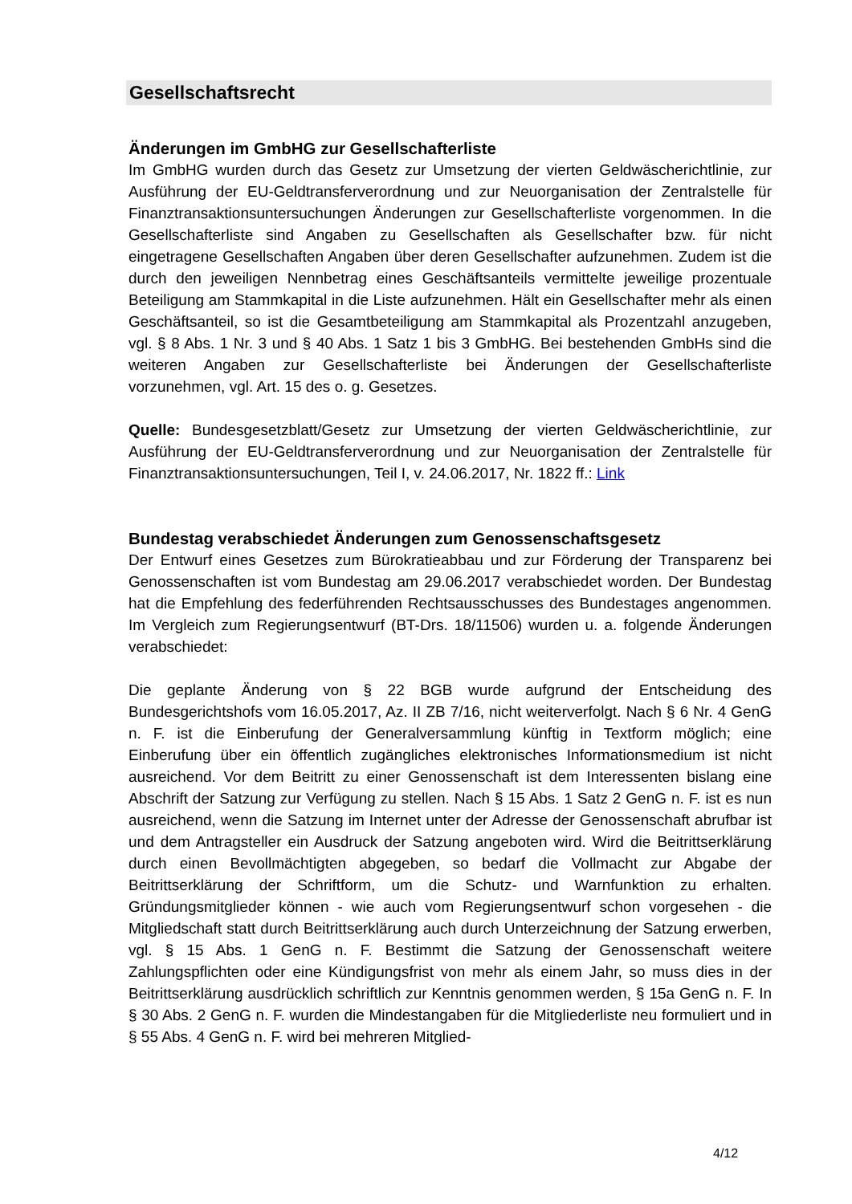Gesellschaftsrecht
Änderungen im GmbHG zur Gesellschafterliste
Im GmbHG wurden durch das Gesetz zur Umsetzung der vierten Geldwäscherichtlinie, zur Ausführung der EU-Geldtransferverordnung und zur Neuorganisation der Zentralstelle für Finanztransaktionsuntersuchungen Änderungen zur Gesellschafterliste vorgenommen. In die Gesellschafterliste sind Angaben zu Gesellschaften als Gesellschafter bzw. für nicht eingetragene Gesellschaften Angaben über deren Gesellschafter aufzunehmen. Zudem ist die durch den jeweiligen Nennbetrag eines Geschäftsanteils vermittelte jeweilige prozentuale Beteiligung am Stammkapital in die Liste aufzunehmen. Hält ein Gesellschafter mehr als einen Geschäftsanteil, so ist die Gesamtbeteiligung am Stammkapital als Prozentzahl anzugeben, vgl. § 8 Abs. 1 Nr. 3 und § 40 Abs. 1 Satz 1 bis 3 GmbHG. Bei bestehenden GmbHs sind die weiteren Angaben zur Gesellschafterliste bei Änderungen der Gesellschafterliste vorzunehmen, vgl. Art. 15 des o. g. Gesetzes.
Quelle: Bundesgesetzblatt/Gesetz zur Umsetzung der vierten Geldwäscherichtlinie, zur Ausführung der EU-Geldtransferverordnung und zur Neuorganisation der Zentralstelle für Finanztransaktionsuntersuchungen, Teil I, v. 24.06.2017, Nr. 1822 ff.: Link
Bundestag verabschiedet Änderungen zum Genossenschaftsgesetz
Der Entwurf eines Gesetzes zum Bürokratieabbau und zur Förderung der Transparenz bei Genossenschaften ist vom Bundestag am 29.06.2017 verabschiedet worden. Der Bundestag hat die Empfehlung des federführenden Rechtsausschusses des Bundestages angenommen. Im Vergleich zum Regierungsentwurf (BT-Drs. 18/11506) wurden u. a. folgende Änderungen verabschiedet:
Die geplante Änderung von § 22 BGB wurde aufgrund der Entscheidung des Bundesgerichtshofs vom 16.05.2017, Az. II ZB 7/16, nicht weiterverfolgt. Nach § 6 Nr. 4 GenG n. F. ist die Einberufung der Generalversammlung künftig in Textform möglich; eine Einberufung über ein öffentlich zugängliches elektronisches Informationsmedium ist nicht ausreichend. Vor dem Beitritt zu einer Genossenschaft ist dem Interessenten bislang eine Abschrift der Satzung zur Verfügung zu stellen. Nach § 15 Abs. 1 Satz 2 GenG n. F. ist es nun ausreichend, wenn die Satzung im Internet unter der Adresse der Genossenschaft abrufbar ist und dem Antragsteller ein Ausdruck der Satzung angeboten wird. Wird die Beitrittserklärung durch einen Bevollmächtigten abgegeben, so bedarf die Vollmacht zur Abgabe der Beitrittserklärung der Schriftform, um die Schutz- und Warnfunktion zu erhalten. Gründungsmitglieder können - wie auch vom Regierungsentwurf schon vorgesehen - die Mitgliedschaft statt durch Beitrittserklärung auch durch Unterzeichnung der Satzung erwerben, vgl. § 15 Abs. 1 GenG n. F. Bestimmt die Satzung der Genossenschaft weitere Zahlungspflichten oder eine Kündigungsfrist von mehr als einem Jahr, so muss dies in der Beitrittserklärung ausdrücklich schriftlich zur Kenntnis genommen werden, § 15a GenG n. F. In § 30 Abs. 2 GenG n. F. wurden die Mindestangaben für die Mitgliederliste neu formuliert und in § 55 Abs. 4 GenG n. F. wird bei mehreren Mitglied-
4/12